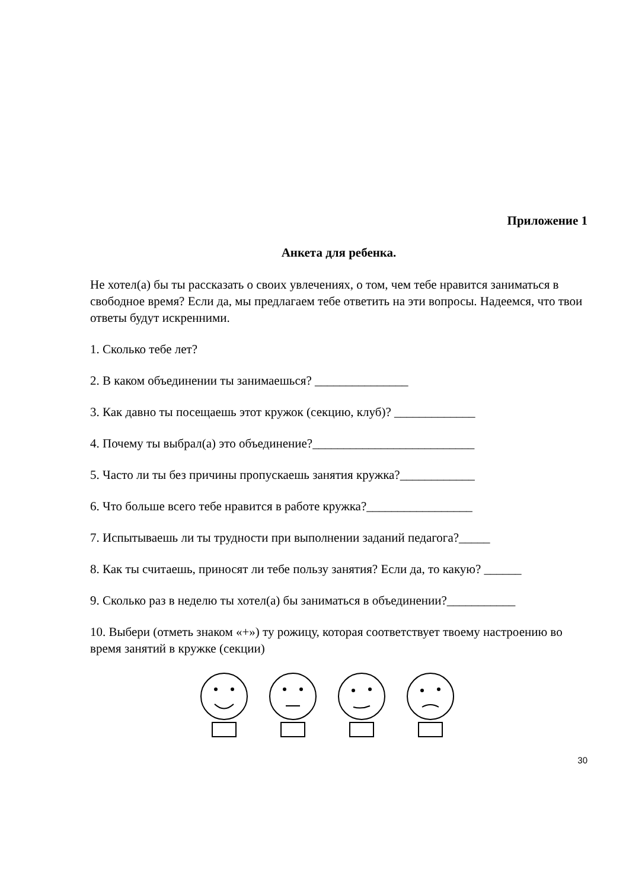Приложение 1
Анкета для ребенка.
Не хотел(а) бы ты рассказать о своих увлечениях, о том, чем тебе нравится заниматься в свободное время? Если да, мы предлагаем тебе ответить на эти вопросы. Надеемся, что твои ответы будут искренними.
1. Сколько тебе лет?
2. В каком объединении ты занимаешься? _______________
3. Как давно ты посещаешь этот кружок (секцию, клуб)? _____________
4. Почему ты выбрал(а) это объединение?__________________________
5. Часто ли ты без причины пропускаешь занятия кружка?____________
6. Что больше всего тебе нравится в работе кружка?_________________
7. Испытываешь ли ты трудности при выполнении заданий педагога?_____
8. Как ты считаешь, приносят ли тебе пользу занятия? Если да, то какую? ______
9. Сколько раз в неделю ты хотел(а) бы заниматься в объединении?___________
10. Выбери (отметь знаком «+») ту рожицу, которая соответствует твоему настроению во время занятий в кружке (секции)
30